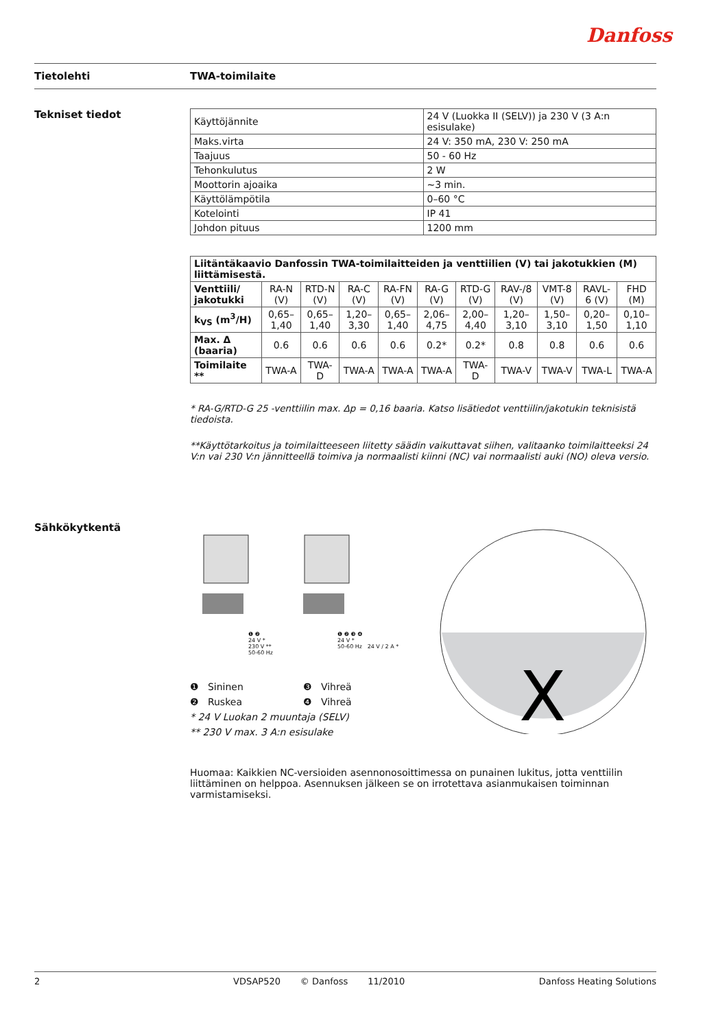Danfoss
Tietolehti TWA-toimilaite
Tekniset tiedot
| Käyttöjännite | 24 V (Luokka II (SELV)) ja 230 V (3 A:n esisulake) |
| Maks.virta | 24 V: 350 mA, 230 V: 250 mA |
| Taajuus | 50 - 60 Hz |
| Tehonkulutus | 2 W |
| Moottorin ajoaika | ~3 min. |
| Käyttölämpötila | 0–60 °C |
| Kotelointi | IP 41 |
| Johdon pituus | 1200 mm |
| Liitäntäkaavio Danfossin TWA-toimilaitteiden ja venttiilien (V) tai jakotukkien (M) liittämisestä. | | | | | | | | | | |
| --- | --- | --- | --- | --- | --- | --- | --- | --- | --- | --- |
| Venttiili/ jakotukki | RA-N (V) | RTD-N (V) | RA-C (V) | RA-FN (V) | RA-G (V) | RTD-G (V) | RAV-/8 (V) | VMT-8 (V) | RAVL-6 (V) | FHD (M) |
| k<sub>VS</sub> (m<sup>3</sup>/H) | 0,65–1,40 | 0,65–1,40 | 1,20–3,30 | 0,65–1,40 | 2,06–4,75 | 2,00–4,40 | 1,20–3,10 | 1,50–3,10 | 0,20–1,50 | 0,10–1,10 |
| Max. Δ (baaria) | 0.6 | 0.6 | 0.6 | 0.6 | 0.2* | 0.2* | 0.8 | 0.8 | 0.6 | 0.6 |
| Toimilaite ** | TWA-A | TWA-D | TWA-A | TWA-A | TWA-A | TWA-D | TWA-V | TWA-V | TWA-L | TWA-A |
* RA-G/RTD-G 25 -venttiilin max. Δp = 0,16 baaria. Katso lisätiedot venttiilin/jakotukin teknisistä tiedoista.
**Käyttötarkoitus ja toimilaitteeseen liitetty säädin vaikuttavat siihen, valitaanko toimilaitteeksi 24 V:n vai 230 V:n jännitteellä toimiva ja normaalisti kiinni (NC) vai normaalisti auki (NO) oleva versio.
Sähkökytkentä
X
❶ ❷
24 V *
230 V **
50-60 Hz
❶ ❷ ❸ ❹
24 V *
50-60 Hz 24 V / 2 A *
❶ Sininen ❸ Vihreä
❷ Ruskea ❹ Vihreä
* 24 V Luokan 2 muuntaja (SELV)
** 230 V max. 3 A:n esisulake
Huomaa: Kaikkien NC-versioiden asennonosoittimessa on punainen lukitus, jotta venttiilin liittäminen on helppoa. Asennuksen jälkeen se on irrotettava asianmukaisen toiminnan varmistamiseksi.
2 VDSAP520 © Danfoss 11/2010 Danfoss Heating Solutions